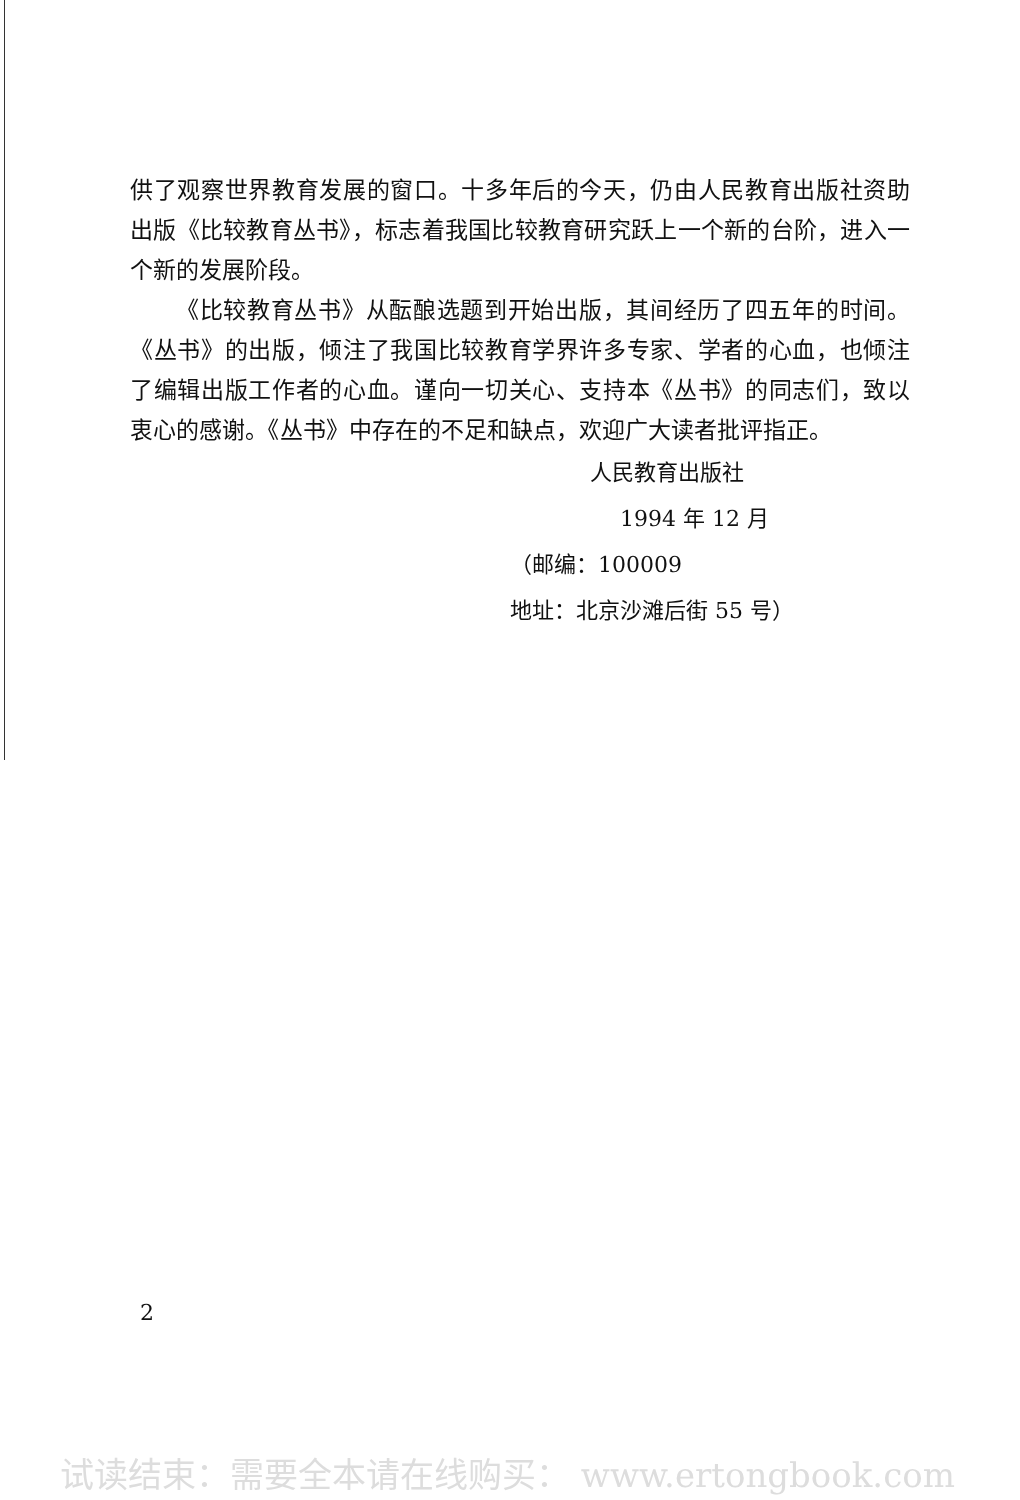供了观察世界教育发展的窗口。十多年后的今天，仍由人民教育出版社资助出版《比较教育丛书》，标志着我国比较教育研究跃上一个新的台阶，进入一个新的发展阶段。
《比较教育丛书》从酝酿选题到开始出版，其间经历了四五年的时间。《丛书》的出版，倾注了我国比较教育学界许多专家、学者的心血，也倾注了编辑出版工作者的心血。谨向一切关心、支持本《丛书》的同志们，致以衷心的感谢。《丛书》中存在的不足和缺点，欢迎广大读者批评指正。
人民教育出版社
1994 年 12 月
（邮编：100009
地址：北京沙滩后街 55 号）
2
试读结束：需要全本请在线购买： www.ertongbook.com